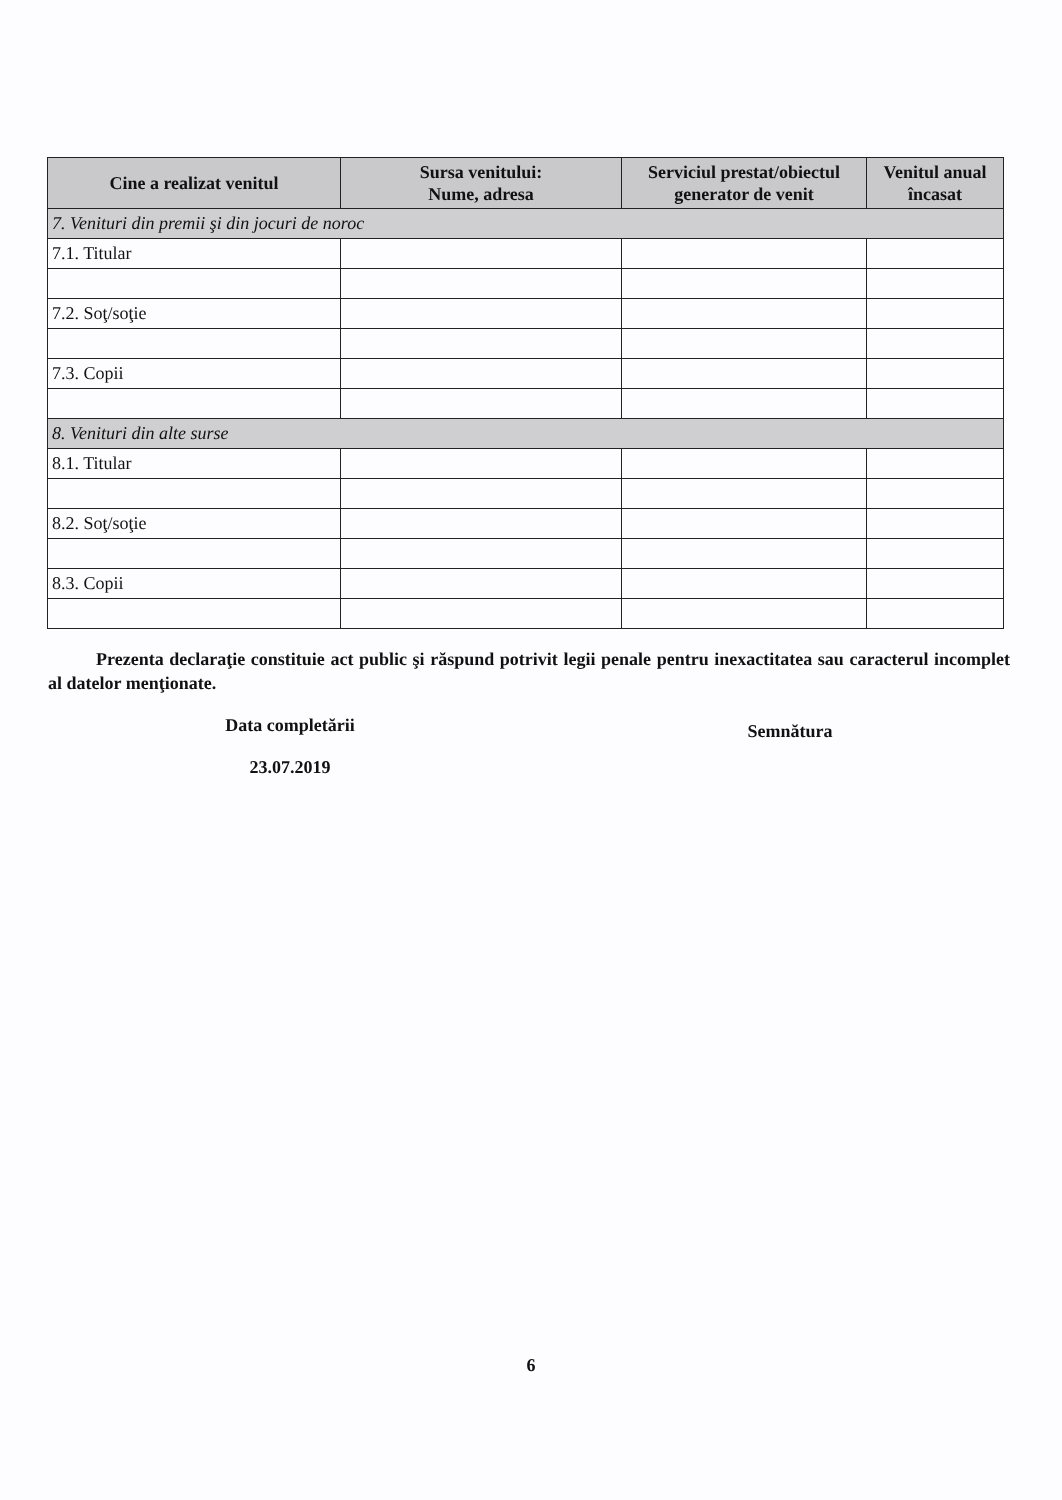| Cine a realizat venitul | Sursa venitului: Nume, adresa | Serviciul prestat/obiectul generator de venit | Venitul anual încasat |
| --- | --- | --- | --- |
| 7. Venituri din premii şi din jocuri de noroc | | | |
| 7.1. Titular | | | |
| 7.2. Soţ/soţie | | | |
| 7.3. Copii | | | |
| 8. Venituri din alte surse | | | |
| 8.1. Titular | | | |
| 8.2. Soţ/soţie | | | |
| 8.3. Copii | | | |
Prezenta declaraţie constituie act public şi răspund potrivit legii penale pentru inexactitatea sau caracterul incomplet al datelor menţionate.
Data completării
23.07.2019
Semnătura
6